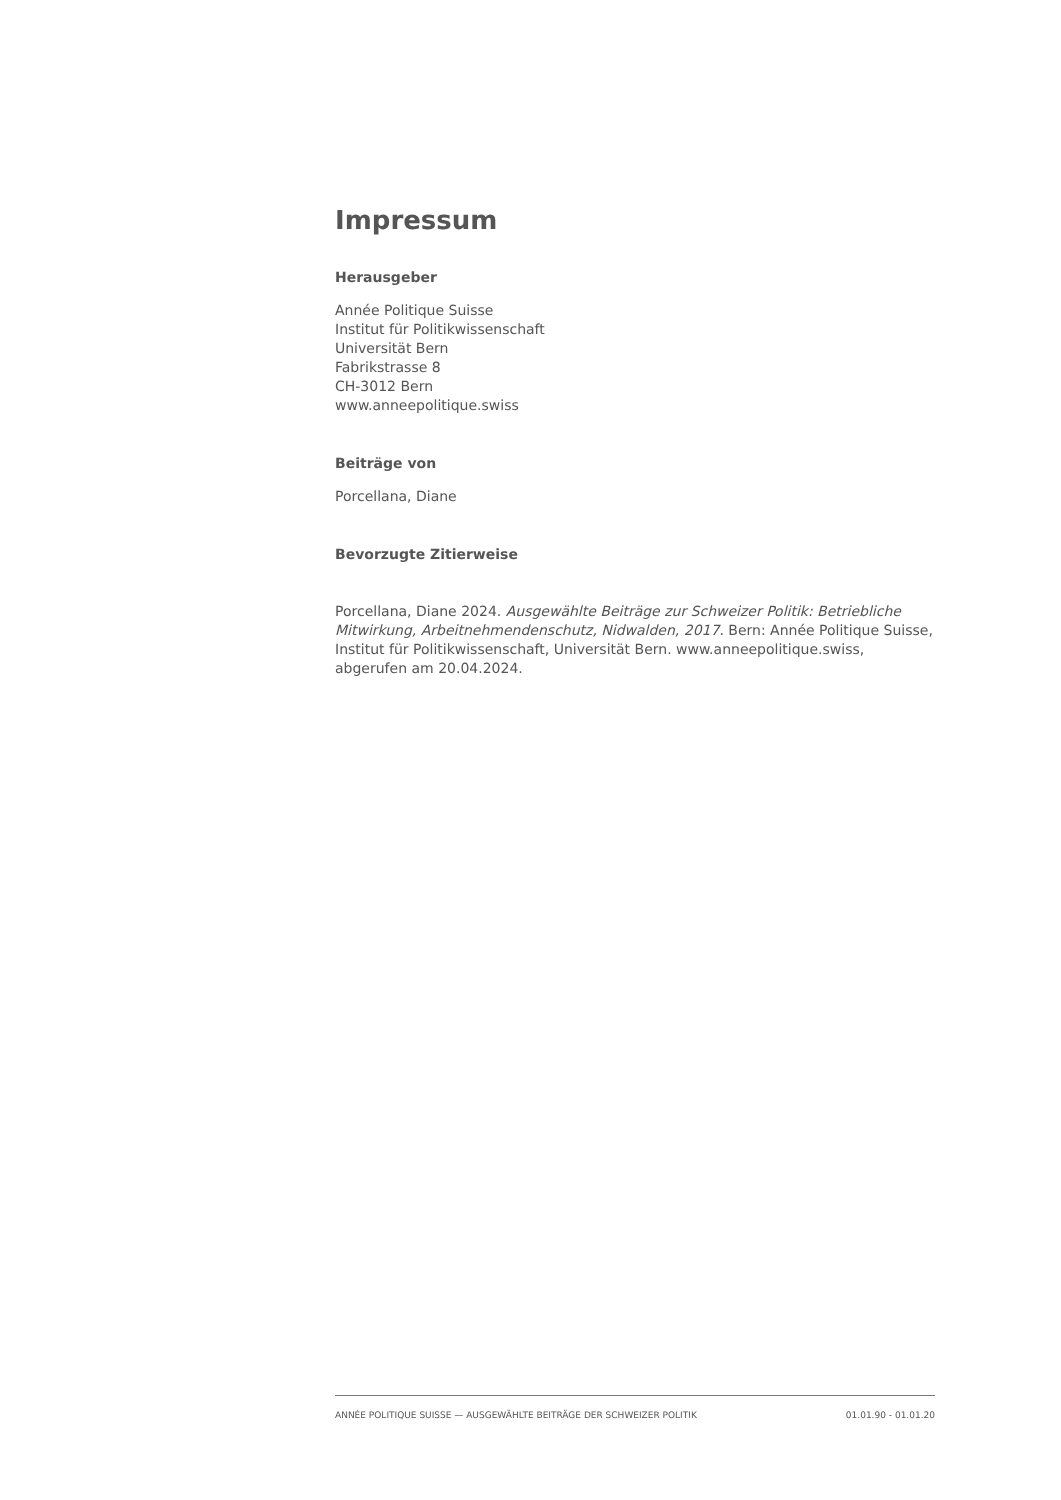Impressum
Herausgeber
Année Politique Suisse
Institut für Politikwissenschaft
Universität Bern
Fabrikstrasse 8
CH-3012 Bern
www.anneepolitique.swiss
Beiträge von
Porcellana, Diane
Bevorzugte Zitierweise
Porcellana, Diane 2024. Ausgewählte Beiträge zur Schweizer Politik: Betriebliche Mitwirkung, Arbeitnehmendenschutz, Nidwalden, 2017. Bern: Année Politique Suisse, Institut für Politikwissenschaft, Universität Bern. www.anneepolitique.swiss, abgerufen am 20.04.2024.
ANNÉE POLITIQUE SUISSE — AUSGEWÄHLTE BEITRÄGE DER SCHWEIZER POLITIK 01.01.90 - 01.01.20